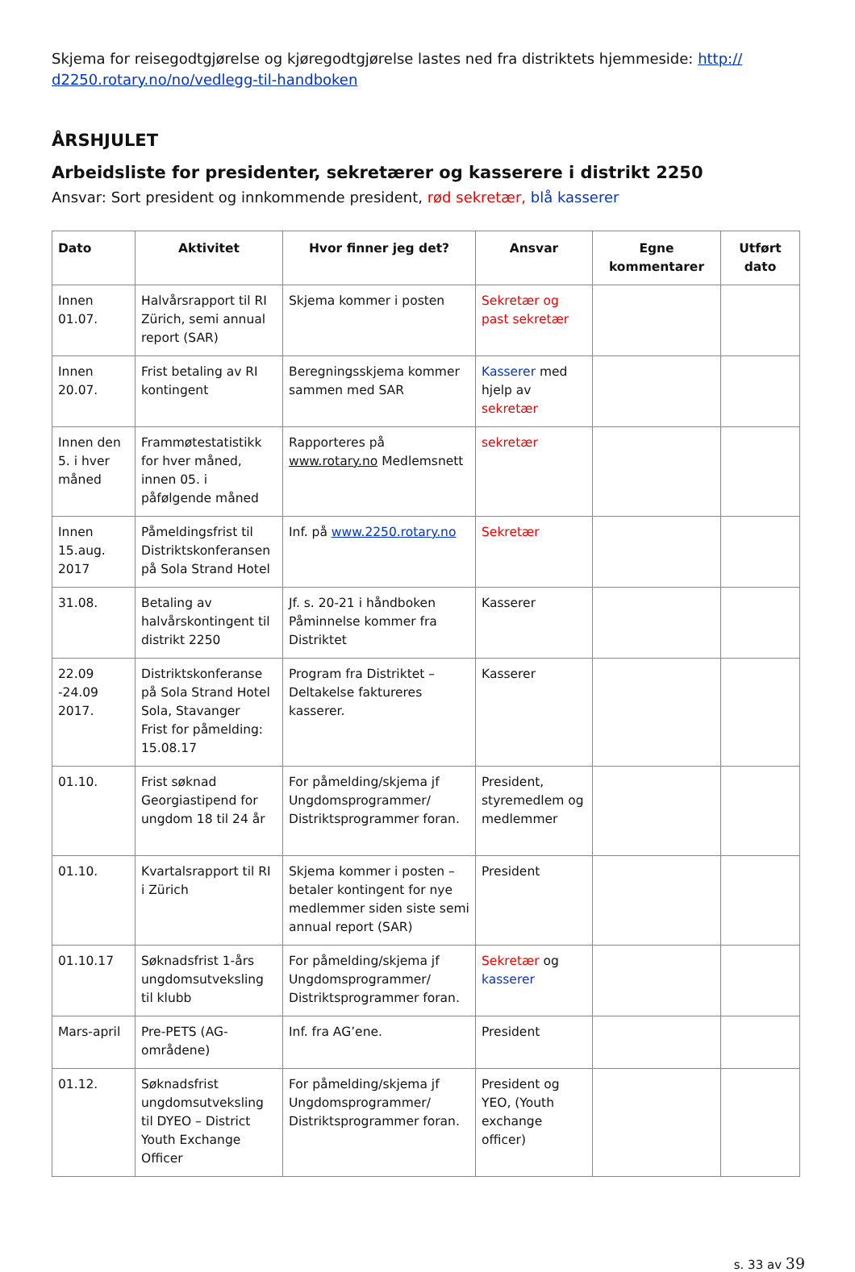Skjema for reisegodtgjørelse og kjøregodtgjørelse lastes ned fra distriktets hjemmeside: http://
d2250.rotary.no/no/vedlegg-til-handboken
ÅRSHJULET
Arbeidsliste for presidenter, sekretærer og kasserere i distrikt 2250
Ansvar: Sort president og innkommende president, rød sekretær, blå kasserer
| Dato | Aktivitet | Hvor finner jeg det? | Ansvar | Egne kommentarer | Utført dato |
| --- | --- | --- | --- | --- | --- |
| Innen 01.07. | Halvårsrapport til RI Zürich, semi annual report (SAR) | Skjema kommer i posten | Sekretær og past sekretær | | |
| Innen 20.07. | Frist betaling av RI kontingent | Beregningsskjema kommer sammen med SAR | Kasserer med hjelp av sekretær | | |
| Innen den 5. i hver måned | Frammøtestatistikk for hver måned, innen 05. i påfølgende måned | Rapporteres på www.rotary.no Medlemsnett | sekretær | | |
| Innen 15.aug. 2017 | Påmeldingsfrist til Distriktskonferansen på Sola Strand Hotel | Inf. på www.2250.rotary.no | Sekretær | | |
| 31.08. | Betaling av halvårskontingent til distrikt 2250 | Jf. s. 20-21 i håndboken Påminnelse kommer fra Distriktet | Kasserer | | |
| 22.09 -24.09 2017. | Distriktskonferanse på Sola Strand Hotel Sola, Stavanger Frist for påmelding: 15.08.17 | Program fra Distriktet – Deltakelse faktureres kasserer. | Kasserer | | |
| 01.10. | Frist søknad Georgiastipend for ungdom 18 til 24 år | For påmelding/skjema jf Ungdomsprogrammer/ Distriktsprogrammer foran. | President, styremedlem og medlemmer | | |
| 01.10. | Kvartalsrapport til RI i Zürich | Skjema kommer i posten – betaler kontingent for nye medlemmer siden siste semi annual report (SAR) | President | | |
| 01.10.17 | Søknadsfrist 1-års ungdomsutveksling til klubb | For påmelding/skjema jf Ungdomsprogrammer/ Distriktsprogrammer foran. | Sekretær og kasserer | | |
| Mars-april | Pre-PETS (AG-områdene) | Inf. fra AG’ene. | President | | |
| 01.12. | Søknadsfrist ungdomsutveksling til DYEO – District Youth Exchange Officer | For påmelding/skjema jf Ungdomsprogrammer/ Distriktsprogrammer foran. | President og YEO, (Youth exchange officer) | | |
s. 33 av 39